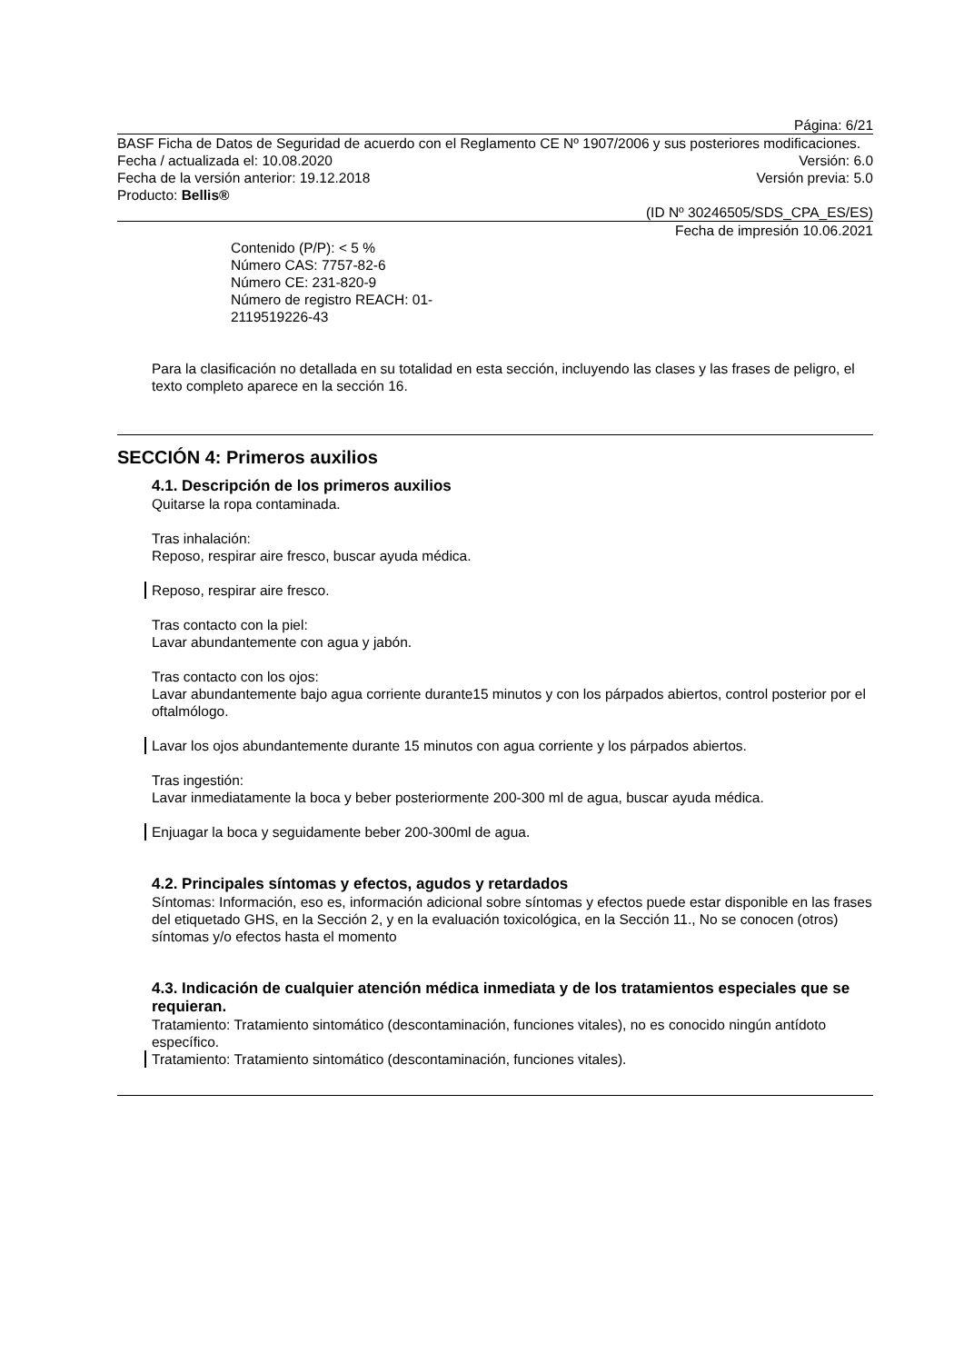Página: 6/21
BASF Ficha de Datos de Seguridad de acuerdo con el Reglamento CE Nº 1907/2006 y sus posteriores modificaciones.
Fecha / actualizada el: 10.08.2020 Versión: 6.0
Fecha de la versión anterior: 19.12.2018 Versión previa: 5.0
Producto: Bellis®
(ID Nº 30246505/SDS_CPA_ES/ES)
Fecha de impresión 10.06.2021
Contenido (P/P): < 5 %
Número CAS: 7757-82-6
Número CE: 231-820-9
Número de registro REACH: 01-
2119519226-43
Para la clasificación no detallada en su totalidad en esta sección, incluyendo las clases y las frases de peligro, el texto completo aparece en la sección 16.
SECCIÓN 4: Primeros auxilios
4.1. Descripción de los primeros auxilios
Quitarse la ropa contaminada.
Tras inhalación:
Reposo, respirar aire fresco, buscar ayuda médica.
Reposo, respirar aire fresco.
Tras contacto con la piel:
Lavar abundantemente con agua y jabón.
Tras contacto con los ojos:
Lavar abundantemente bajo agua corriente durante15 minutos y con los párpados abiertos, control posterior por el oftalmólogo.
Lavar los ojos abundantemente durante 15 minutos con agua corriente y los párpados abiertos.
Tras ingestión:
Lavar inmediatamente la boca y beber posteriormente 200-300 ml de agua, buscar ayuda médica.
Enjuagar la boca y seguidamente beber 200-300ml de agua.
4.2. Principales síntomas y efectos, agudos y retardados
Síntomas: Información, eso es, información adicional sobre síntomas y efectos puede estar disponible en las frases del etiquetado GHS, en la Sección 2, y en la evaluación toxicológica, en la Sección 11., No se conocen (otros) síntomas y/o efectos hasta el momento
4.3. Indicación de cualquier atención médica inmediata y de los tratamientos especiales que se requieran.
Tratamiento: Tratamiento sintomático (descontaminación, funciones vitales), no es conocido ningún antídoto específico.
Tratamiento: Tratamiento sintomático (descontaminación, funciones vitales).